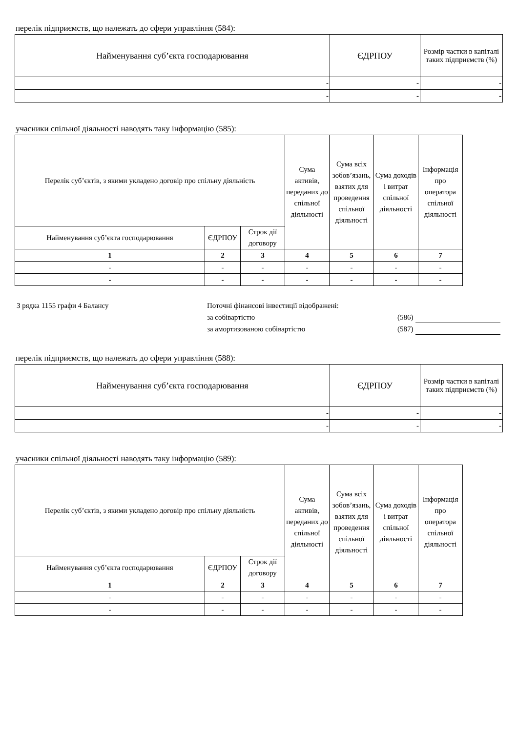перелік підприємств, що належать до сфери управління (584):
| Найменування суб’єкта господарювання | ЄДРПОУ | Розмір частки в капіталі таких підприємств (%) |
| --- | --- | --- |
| - | - | - |
| - | - | - |
учасники спільної діяльності наводять таку інформацію (585):
| Перелік суб’єктів, з якими укладено договір про спільну діяльність | | | Сума активів, переданих до спільної діяльності | Сума всіх зобов’язань, взятих для проведення спільної діяльності | Сума доходів і витрат спільної діяльності | Інформація про оператора спільної діяльності |
| --- | --- | --- | --- | --- | --- | --- |
| Найменування суб’єкта господарювання | ЄДРПОУ | Строк дії договору | | | | |
| 1 | 2 | 3 | 4 | 5 | 6 | 7 |
| - | - | - | - | - | - | - |
| - | - | - | - | - | - | - |
З рядка 1155 графи 4 Балансу Поточні фінансові інвестиції відображені:
за собівартістю (586)
за амортизованою собівартістю (587)
перелік підприємств, що належать до сфери управління (588):
| Найменування суб’єкта господарювання | ЄДРПОУ | Розмір частки в капіталі таких підприємств (%) |
| --- | --- | --- |
| - | - | - |
| - | - | - |
учасники спільної діяльності наводять таку інформацію (589):
| Перелік суб’єктів, з якими укладено договір про спільну діяльність | | | Сума активів, переданих до спільної діяльності | Сума всіх зобов’язань, взятих для проведення спільної діяльності | Сума доходів і витрат спільної діяльності | Інформація про оператора спільної діяльності |
| --- | --- | --- | --- | --- | --- | --- |
| Найменування суб’єкта господарювання | ЄДРПОУ | Строк дії договору | | | | |
| 1 | 2 | 3 | 4 | 5 | 6 | 7 |
| - | - | - | - | - | - | - |
| - | - | - | - | - | - | - |